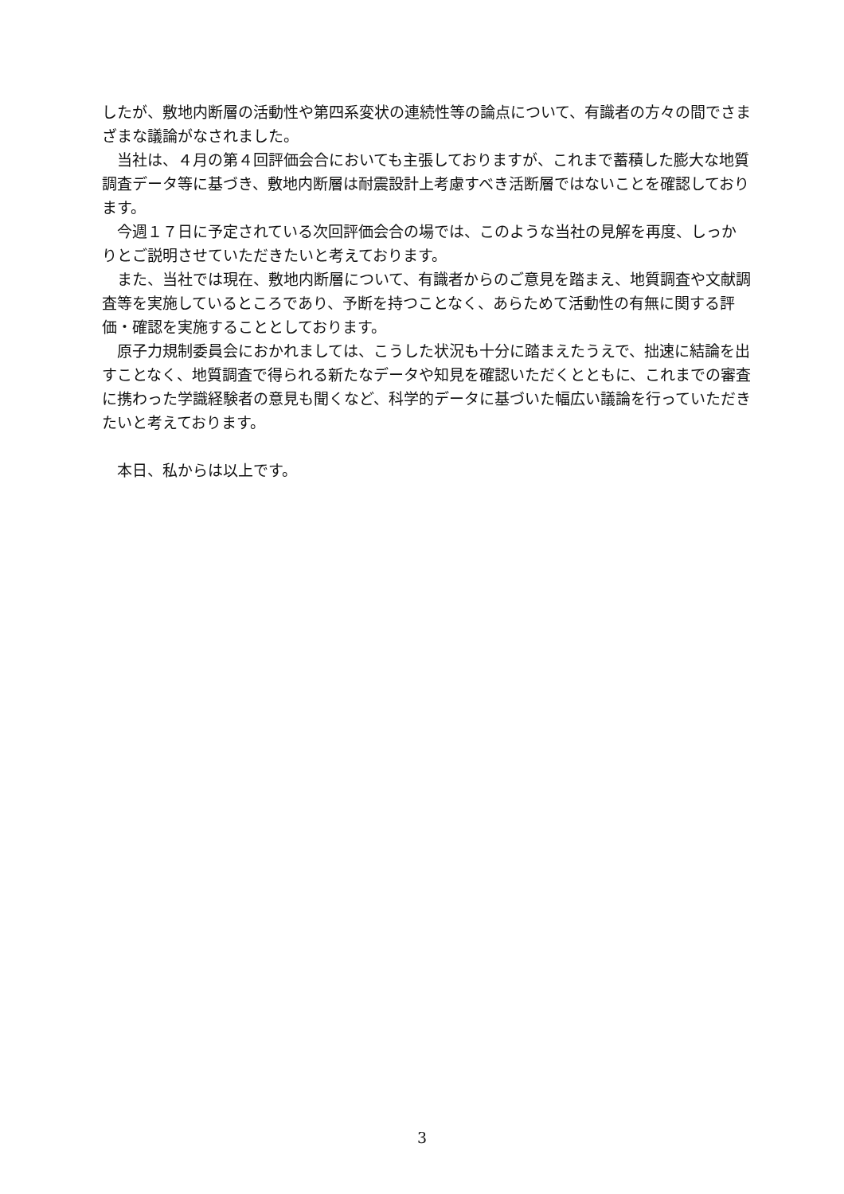したが、敷地内断層の活動性や第四系変状の連続性等の論点について、有識者の方々の間でさまざまな議論がなされました。
当社は、４月の第４回評価会合においても主張しておりますが、これまで蓄積した膨大な地質調査データ等に基づき、敷地内断層は耐震設計上考慮すべき活断層ではないことを確認しております。
今週１７日に予定されている次回評価会合の場では、このような当社の見解を再度、しっかりとご説明させていただきたいと考えております。
また、当社では現在、敷地内断層について、有識者からのご意見を踏まえ、地質調査や文献調査等を実施しているところであり、予断を持つことなく、あらためて活動性の有無に関する評価・確認を実施することとしております。
原子力規制委員会におかれましては、こうした状況も十分に踏まえたうえで、拙速に結論を出すことなく、地質調査で得られる新たなデータや知見を確認いただくとともに、これまでの審査に携わった学識経験者の意見も聞くなど、科学的データに基づいた幅広い議論を行っていただきたいと考えております。
本日、私からは以上です。
3